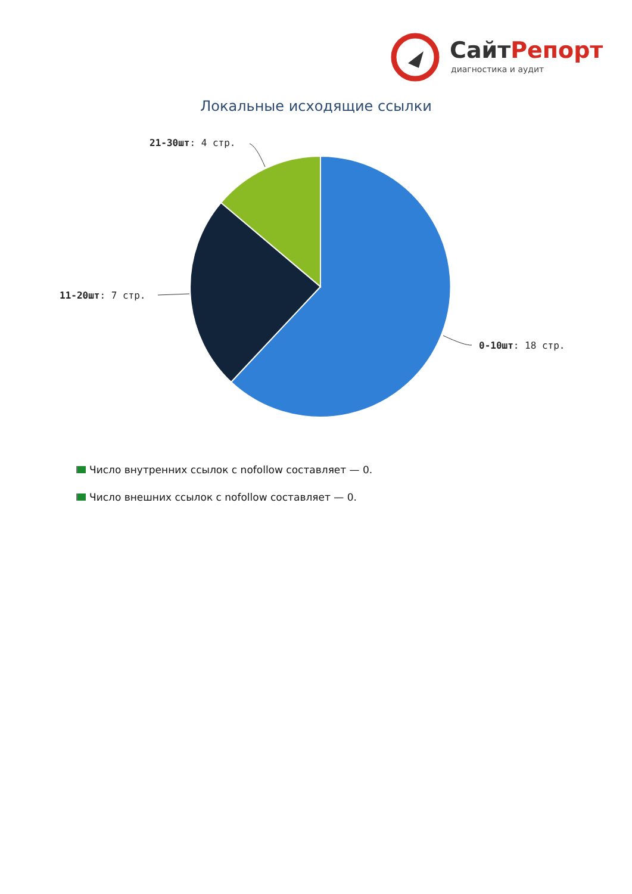СайтРепорт
диагностика и аудит
Локальные исходящие ссылки
21-30шт: 4 стр.
11-20шт: 7 стр.
0-10шт: 18 стр.
Число внутренних ссылок с nofollow составляет — 0.
Число внешних ссылок с nofollow составляет — 0.